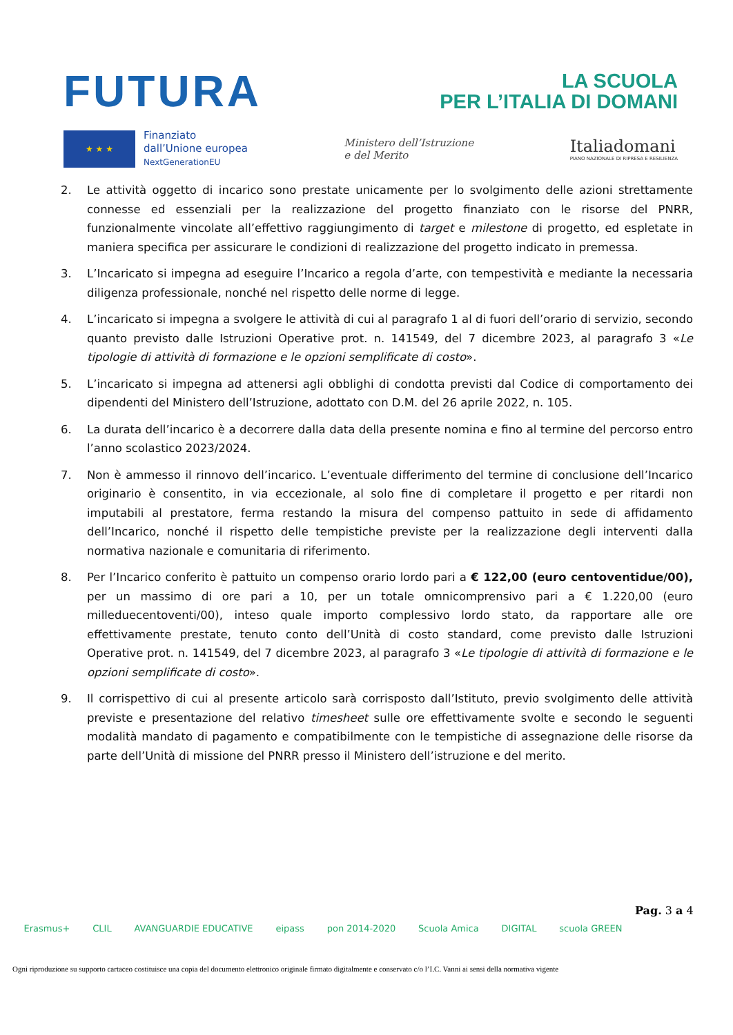FUTURA
LA SCUOLA
PER L’ITALIA DI DOMANI
★ ★ ★
Finanziato
dall’Unione europea
NextGenerationEU
Ministero dell’Istruzione
e del Merito
Italiadomani
PIANO NAZIONALE DI RIPRESA E RESILIENZA
2. Le attività oggetto di incarico sono prestate unicamente per lo svolgimento delle azioni strettamente connesse ed essenziali per la realizzazione del progetto finanziato con le risorse del PNRR, funzionalmente vincolate all’effettivo raggiungimento di target e milestone di progetto, ed espletate in maniera specifica per assicurare le condizioni di realizzazione del progetto indicato in premessa.
3. L’Incaricato si impegna ad eseguire l’Incarico a regola d’arte, con tempestività e mediante la necessaria diligenza professionale, nonché nel rispetto delle norme di legge.
4. L’incaricato si impegna a svolgere le attività di cui al paragrafo 1 al di fuori dell’orario di servizio, secondo quanto previsto dalle Istruzioni Operative prot. n. 141549, del 7 dicembre 2023, al paragrafo 3 «Le tipologie di attività di formazione e le opzioni semplificate di costo».
5. L’incaricato si impegna ad attenersi agli obblighi di condotta previsti dal Codice di comportamento dei dipendenti del Ministero dell’Istruzione, adottato con D.M. del 26 aprile 2022, n. 105.
6. La durata dell’incarico è a decorrere dalla data della presente nomina e fino al termine del percorso entro l’anno scolastico 2023/2024.
7. Non è ammesso il rinnovo dell’incarico. L’eventuale differimento del termine di conclusione dell’Incarico originario è consentito, in via eccezionale, al solo fine di completare il progetto e per ritardi non imputabili al prestatore, ferma restando la misura del compenso pattuito in sede di affidamento dell’Incarico, nonché il rispetto delle tempistiche previste per la realizzazione degli interventi dalla normativa nazionale e comunitaria di riferimento.
8. Per l’Incarico conferito è pattuito un compenso orario lordo pari a € 122,00 (euro centoventidue/00), per un massimo di ore pari a 10, per un totale omnicomprensivo pari a € 1.220,00 (euro milleduecentoventi/00), inteso quale importo complessivo lordo stato, da rapportare alle ore effettivamente prestate, tenuto conto dell’Unità di costo standard, come previsto dalle Istruzioni Operative prot. n. 141549, del 7 dicembre 2023, al paragrafo 3 «Le tipologie di attività di formazione e le opzioni semplificate di costo».
9. Il corrispettivo di cui al presente articolo sarà corrisposto dall’Istituto, previo svolgimento delle attività previste e presentazione del relativo timesheet sulle ore effettivamente svolte e secondo le seguenti modalità mandato di pagamento e compatibilmente con le tempistiche di assegnazione delle risorse da parte dell’Unità di missione del PNRR presso il Ministero dell’istruzione e del merito.
Pag. 3 a 4
Erasmus+ CLIL AVANGUARDIE EDUCATIVE eipass pon 2014-2020 Scuola Amica DIGITAL scuola GREEN
Ogni riproduzione su supporto cartaceo costituisce una copia del documento elettronico originale firmato digitalmente e conservato c/o l’I.C. Vanni ai sensi della normativa vigente